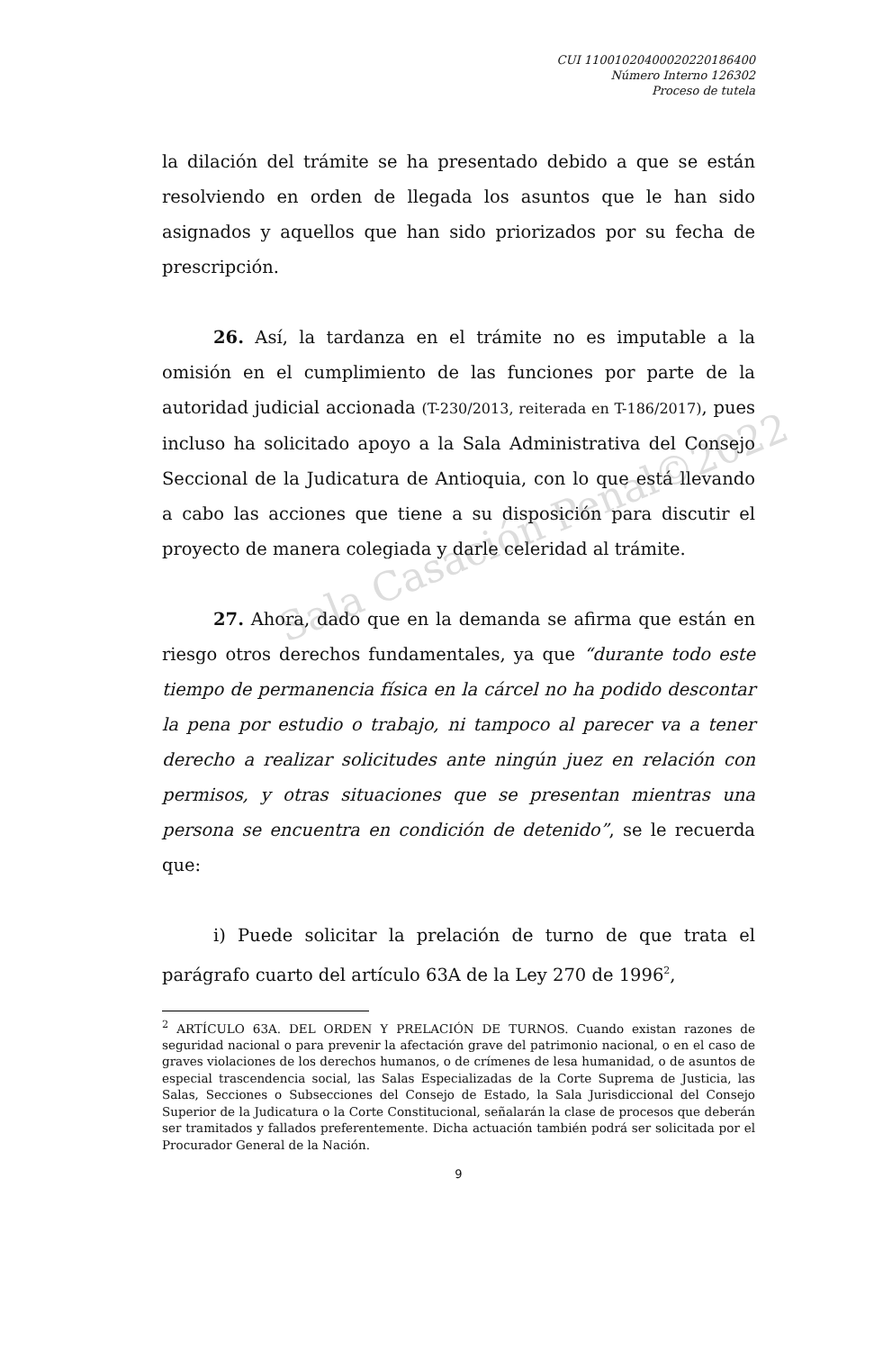Sala Casación Penal©2022
CUI 11001020400020220186400
Número Interno 126302
Proceso de tutela
la dilación del trámite se ha presentado debido a que se están resolviendo en orden de llegada los asuntos que le han sido asignados y aquellos que han sido priorizados por su fecha de prescripción.
26. Así, la tardanza en el trámite no es imputable a la omisión en el cumplimiento de las funciones por parte de la autoridad judicial accionada (T-230/2013, reiterada en T-186/2017), pues incluso ha solicitado apoyo a la Sala Administrativa del Consejo Seccional de la Judicatura de Antioquia, con lo que está llevando a cabo las acciones que tiene a su disposición para discutir el proyecto de manera colegiada y darle celeridad al trámite.
27. Ahora, dado que en la demanda se afirma que están en riesgo otros derechos fundamentales, ya que “durante todo este tiempo de permanencia física en la cárcel no ha podido descontar la pena por estudio o trabajo, ni tampoco al parecer va a tener derecho a realizar solicitudes ante ningún juez en relación con permisos, y otras situaciones que se presentan mientras una persona se encuentra en condición de detenido”, se le recuerda que:
i) Puede solicitar la prelación de turno de que trata el parágrafo cuarto del artículo 63A de la Ley 270 de 1996<sup>2</sup>,
<sup>2</sup> ARTÍCULO 63A. DEL ORDEN Y PRELACIÓN DE TURNOS. Cuando existan razones de seguridad nacional o para prevenir la afectación grave del patrimonio nacional, o en el caso de graves violaciones de los derechos humanos, o de crímenes de lesa humanidad, o de asuntos de especial trascendencia social, las Salas Especializadas de la Corte Suprema de Justicia, las Salas, Secciones o Subsecciones del Consejo de Estado, la Sala Jurisdiccional del Consejo Superior de la Judicatura o la Corte Constitucional, señalarán la clase de procesos que deberán ser tramitados y fallados preferentemente. Dicha actuación también podrá ser solicitada por el Procurador General de la Nación.
9